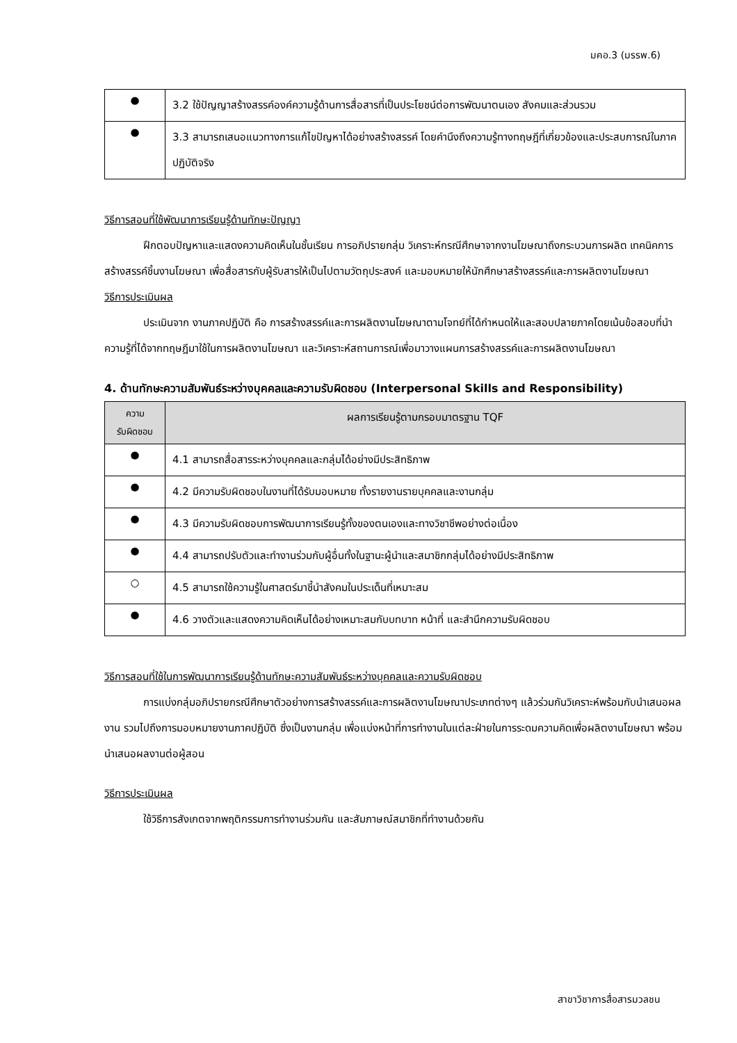มคอ.3 (มรรพ.6)
| ● | 3.2 ใช้ปัญญาสร้างสรรค์องค์ความรู้ด้านการสื่อสารที่เป็นประโยชน์ต่อการพัฒนาตนเอง สังคมและส่วนรวม |
| ● | 3.3 สามารถเสนอแนวทางการแก้ไขปัญหาได้อย่างสร้างสรรค์ โดยคำนึงถึงความรู้ทางทฤษฎีที่เกี่ยวข้องและประสบการณ์ในภาคปฏิบัติจริง |
วิธีการสอนที่ใช้พัฒนาการเรียนรู้ด้านทักษะปัญญา
ฝึกตอบปัญหาและแสดงความคิดเห็นในชั้นเรียน การอภิปรายกลุ่ม วิเคราะห์กรณีศึกษาจากงานโฆษณาถึงกระบวนการผลิต เทคนิคการสร้างสรรค์ชิ้นงานโฆษณา เพื่อสื่อสารกับผู้รับสารให้เป็นไปตามวัตถุประสงค์ และมอบหมายให้นักศึกษาสร้างสรรค์และการผลิตงานโฆษณา
วิธีการประเมินผล
ประเมินจาก งานภาคปฏิบัติ คือ การสร้างสรรค์และการผลิตงานโฆษณาตามโจทย์ที่ได้กำหนดให้และสอบปลายภาคโดยเน้นข้อสอบที่นำความรู้ที่ได้จากทฤษฎีมาใช้ในการผลิตงานโฆษณา และวิเคราะห์สถานการณ์เพื่อมาวางแผนการสร้างสรรค์และการผลิตงานโฆษณา
4. ด้านทักษะความสัมพันธ์ระหว่างบุคคลและความรับผิดชอบ (Interpersonal Skills and Responsibility)
| ความ รับผิดชอบ | ผลการเรียนรู้ตามกรอบมาตรฐาน TQF |
| --- | --- |
| ● | 4.1 สามารถสื่อสารระหว่างบุคคลและกลุ่มได้อย่างมีประสิทธิภาพ |
| ● | 4.2 มีความรับผิดชอบในงานที่ได้รับมอบหมาย ทั้งรายงานรายบุคคลและงานกลุ่ม |
| ● | 4.3 มีความรับผิดชอบการพัฒนาการเรียนรู้ทั้งของตนเองและทางวิชาชีพอย่างต่อเนื่อง |
| ● | 4.4 สามารถปรับตัวและทำงานร่วมกับผู้อื่นทั้งในฐานะผู้นำและสมาชิกกลุ่มได้อย่างมีประสิทธิภาพ |
| ○ | 4.5 สามารถใช้ความรู้ในศาสตร์มาชี้นำสังคมในประเด็นที่เหมาะสม |
| ● | 4.6 วางตัวและแสดงความคิดเห็นได้อย่างเหมาะสมกับบทบาท หน้าที่ และสำนึกความรับผิดชอบ |
วิธีการสอนที่ใช้ในการพัฒนาการเรียนรู้ด้านทักษะความสัมพันธ์ระหว่างบุคคลและความรับผิดชอบ
การแบ่งกลุ่มอภิปรายกรณีศึกษาตัวอย่างการสร้างสรรค์และการผลิตงานโฆษณาประเภทต่างๆ แล้วร่วมกันวิเคราะห์พร้อมกับนำเสนอผลงาน รวมไปถึงการมอบหมายงานภาคปฏิบัติ ซึ่งเป็นงานกลุ่ม เพื่อแบ่งหน้าที่การทำงานในแต่ละฝ่ายในการระดมความคิดเพื่อผลิตงานโฆษณา พร้อมนำเสนอผลงานต่อผู้สอน
วิธีการประเมินผล
ใช้วิธีการสังเกตจากพฤติกรรมการทำงานร่วมกัน และสัมภาษณ์สมาชิกที่ทำงานด้วยกัน
สาขาวิชาการสื่อสารมวลชน